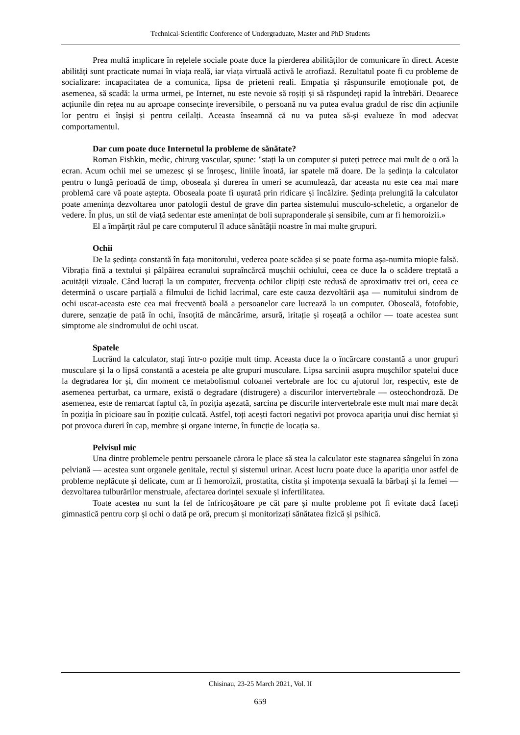Technical-Scientific Conference of Undergraduate, Master and PhD Students
Prea multă implicare în rețelele sociale poate duce la pierderea abilităților de comunicare în direct. Aceste abilități sunt practicate numai în viața reală, iar viața virtuală activă le atrofiază. Rezultatul poate fi cu probleme de socializare: incapacitatea de a comunica, lipsa de prieteni reali. Empatia și răspunsurile emoționale pot, de asemenea, să scadă: la urma urmei, pe Internet, nu este nevoie să roșiți și să răspundeți rapid la întrebări. Deoarece acțiunile din rețea nu au aproape consecințe ireversibile, o persoană nu va putea evalua gradul de risc din acțiunile lor pentru ei înșiși și pentru ceilalți. Aceasta înseamnă că nu va putea să-și evalueze în mod adecvat comportamentul.
Dar cum poate duce Internetul la probleme de sănătate?
Roman Fishkin, medic, chirurg vascular, spune: "stați la un computer și puteți petrece mai mult de o oră la ecran. Acum ochii mei se umezesc și se înroșesc, liniile înoată, iar spatele mă doare. De la ședința la calculator pentru o lungă perioadă de timp, oboseala și durerea în umeri se acumulează, dar aceasta nu este cea mai mare problemă care vă poate aștepta. Oboseala poate fi ușurată prin ridicare și încălzire. Ședința prelungită la calculator poate amenința dezvoltarea unor patologii destul de grave din partea sistemului musculo-scheletic, a organelor de vedere. În plus, un stil de viață sedentar este amenințat de boli supraponderale și sensibile, cum ar fi hemoroizii.»
El a împărțit răul pe care computerul îl aduce sănătății noastre în mai multe grupuri.
Ochii
De la ședința constantă în fața monitorului, vederea poate scădea și se poate forma așa-numita miopie falsă. Vibrația fină a textului și pâlpâirea ecranului supraîncărcă mușchii ochiului, ceea ce duce la o scădere treptată a acuității vizuale. Când lucrați la un computer, frecvența ochilor clipiți este redusă de aproximativ trei ori, ceea ce determină o uscare parțială a filmului de lichid lacrimal, care este cauza dezvoltării așa — numitului sindrom de ochi uscat-aceasta este cea mai frecventă boală a persoanelor care lucrează la un computer. Oboseală, fotofobie, durere, senzație de pată în ochi, însoțită de mâncărime, arsură, iritație și roșeață a ochilor — toate acestea sunt simptome ale sindromului de ochi uscat.
Spatele
Lucrând la calculator, stați într-o poziție mult timp. Aceasta duce la o încărcare constantă a unor grupuri musculare și la o lipsă constantă a acesteia pe alte grupuri musculare. Lipsa sarcinii asupra mușchilor spatelui duce la degradarea lor și, din moment ce metabolismul coloanei vertebrale are loc cu ajutorul lor, respectiv, este de asemenea perturbat, ca urmare, există o degradare (distrugere) a discurilor intervertebrale — osteochondroză. De asemenea, este de remarcat faptul că, în poziția așezată, sarcina pe discurile intervertebrale este mult mai mare decât în poziția în picioare sau în poziție culcată. Astfel, toți acești factori negativi pot provoca apariția unui disc herniat și pot provoca dureri în cap, membre și organe interne, în funcție de locația sa.
Pelvisul mic
Una dintre problemele pentru persoanele cărora le place să stea la calculator este stagnarea sângelui în zona pelviană — acestea sunt organele genitale, rectul și sistemul urinar. Acest lucru poate duce la apariția unor astfel de probleme neplăcute și delicate, cum ar fi hemoroizii, prostatita, cistita și impotența sexuală la bărbați și la femei — dezvoltarea tulburărilor menstruale, afectarea dorinței sexuale și infertilitatea.
Toate acestea nu sunt la fel de înfricoșătoare pe cât pare și multe probleme pot fi evitate dacă faceți gimnastică pentru corp și ochi o dată pe oră, precum și monitorizați sănătatea fizică și psihică.
Chisinau, 23-25 March 2021, Vol. II
659